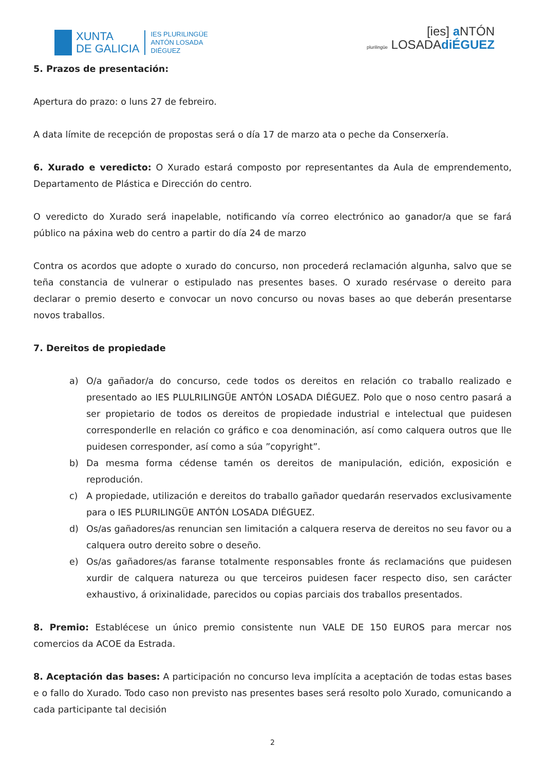XUNTA
DE GALICIA
IES PLURILINGÜE
ANTÓN LOSADA
DIÉGUEZ
[ies] a NTÓN
plurilingüe LOSADAdiÉGUEZ
5. Prazos de presentación:
Apertura do prazo: o luns 27 de febreiro.
A data límite de recepción de propostas será o día 17 de marzo ata o peche da Conserxería.
6. Xurado e veredicto: O Xurado estará composto por representantes da Aula de emprendemento, Departamento de Plástica e Dirección do centro.
O veredicto do Xurado será inapelable, notificando vía correo electrónico ao ganador/a que se fará público na páxina web do centro a partir do día 24 de marzo
Contra os acordos que adopte o xurado do concurso, non procederá reclamación algunha, salvo que se teña constancia de vulnerar o estipulado nas presentes bases. O xurado resérvase o dereito para declarar o premio deserto e convocar un novo concurso ou novas bases ao que deberán presentarse novos traballos.
7. Dereitos de propiedade
a) O/a gañador/a do concurso, cede todos os dereitos en relación co traballo realizado e presentado ao IES PLULRILINGÜE ANTÓN LOSADA DIÉGUEZ. Polo que o noso centro pasará a ser propietario de todos os dereitos de propiedade industrial e intelectual que puidesen corresponderlle en relación co gráfico e coa denominación, así como calquera outros que lle puidesen corresponder, así como a súa ”copyright”.
b) Da mesma forma cédense tamén os dereitos de manipulación, edición, exposición e reprodución.
c) A propiedade, utilización e dereitos do traballo gañador quedarán reservados exclusivamente para o IES PLURILINGÜE ANTÓN LOSADA DIÉGUEZ.
d) Os/as gañadores/as renuncian sen limitación a calquera reserva de dereitos no seu favor ou a calquera outro dereito sobre o deseño.
e) Os/as gañadores/as faranse totalmente responsables fronte ás reclamacións que puidesen xurdir de calquera natureza ou que terceiros puidesen facer respecto diso, sen carácter exhaustivo, á orixinalidade, parecidos ou copias parciais dos traballos presentados.
8. Premio: Establécese un único premio consistente nun VALE DE 150 EUROS para mercar nos comercios da ACOE da Estrada.
8. Aceptación das bases: A participación no concurso leva implícita a aceptación de todas estas bases e o fallo do Xurado. Todo caso non previsto nas presentes bases será resolto polo Xurado, comunicando a cada participante tal decisión
2